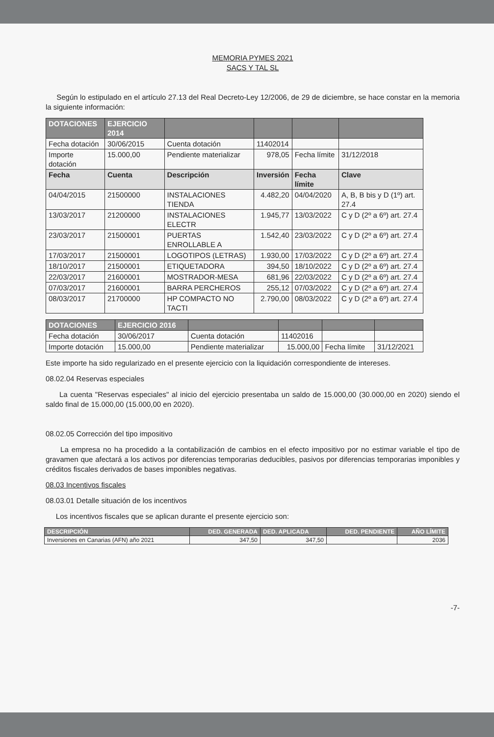MEMORIA PYMES 2021
SACS Y TAL SL
Según lo estipulado en el artículo 27.13 del Real Decreto-Ley 12/2006, de 29 de diciembre, se hace constar en la memoria la siguiente información:
| DOTACIONES | EJERCICIO 2014 | | | | |
| Fecha dotación | 30/06/2015 | Cuenta dotación | 11402014 | | |
| Importe dotación | 15.000,00 | Pendiente materializar | 978,05 | Fecha límite | 31/12/2018 |
| Fecha | Cuenta | Descripción | Inversión | Fecha límite | Clave |
| 04/04/2015 | 21500000 | INSTALACIONES TIENDA | 4.482,20 | 04/04/2020 | A, B, B bis y D (1º) art. 27.4 |
| 13/03/2017 | 21200000 | INSTALACIONES ELECTR | 1.945,77 | 13/03/2022 | C y D (2º a 6º) art. 27.4 |
| 23/03/2017 | 21500001 | PUERTAS ENROLLABLE A | 1.542,40 | 23/03/2022 | C y D (2º a 6º) art. 27.4 |
| 17/03/2017 | 21500001 | LOGOTIPOS (LETRAS) | 1.930,00 | 17/03/2022 | C y D (2º a 6º) art. 27.4 |
| 18/10/2017 | 21500001 | ETIQUETADORA | 394,50 | 18/10/2022 | C y D (2º a 6º) art. 27.4 |
| 22/03/2017 | 21600001 | MOSTRADOR-MESA | 681,96 | 22/03/2022 | C y D (2º a 6º) art. 27.4 |
| 07/03/2017 | 21600001 | BARRA PERCHEROS | 255,12 | 07/03/2022 | C y D (2º a 6º) art. 27.4 |
| 08/03/2017 | 21700000 | HP COMPACTO NO TACTI | 2.790,00 | 08/03/2022 | C y D (2º a 6º) art. 27.4 |
| DOTACIONES | EJERCICIO 2016 | | | | |
| Fecha dotación | 30/06/2017 | Cuenta dotación | 11402016 | | |
| Importe dotación | 15.000,00 | Pendiente materializar | 15.000,00 | Fecha límite | 31/12/2021 |
Este importe ha sido regularizado en el presente ejercicio con la liquidación correspondiente de intereses.
08.02.04 Reservas especiales
La cuenta "Reservas especiales" al inicio del ejercicio presentaba un saldo de 15.000,00 (30.000,00 en 2020) siendo el saldo final de 15.000,00 (15.000,00 en 2020).
08.02.05 Corrección del tipo impositivo
La empresa no ha procedido a la contabilización de cambios en el efecto impositivo por no estimar variable el tipo de gravamen que afectará a los activos por diferencias temporarias deducibles, pasivos por diferencias temporarias imponibles y créditos fiscales derivados de bases imponibles negativas.
08.03 Incentivos fiscales
08.03.01 Detalle situación de los incentivos
Los incentivos fiscales que se aplican durante el presente ejercicio son:
| DESCRIPCIÓN | DED. GENERADA | DED. APLICADA | DED. PENDIENTE | AÑO LÍMITE |
| Inversiones en Canarias (AFN) año 2021 | 347,50 | 347,50 | | 2036 |
-7-